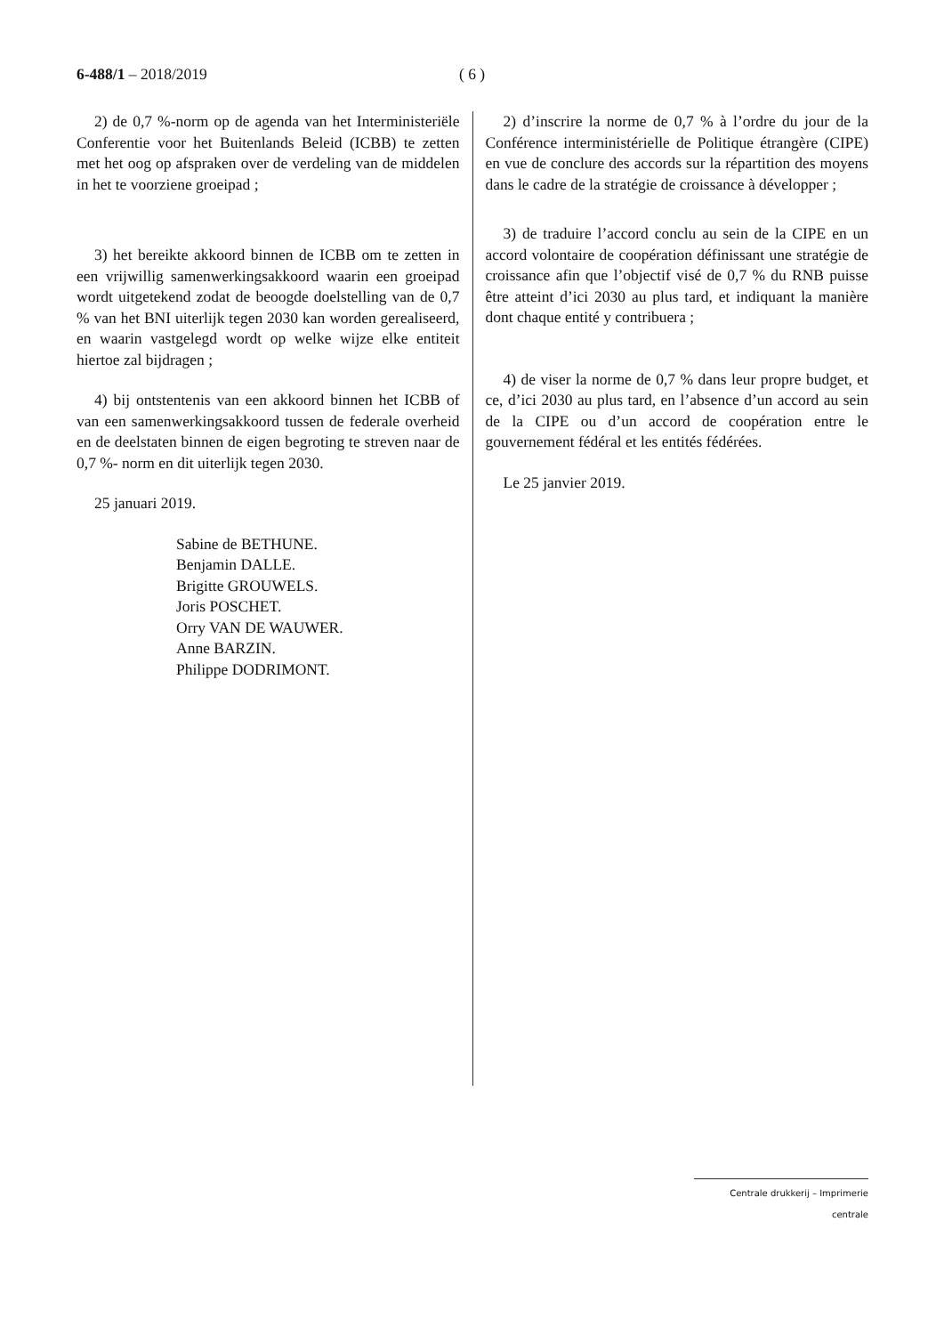6-488/1 – 2018/2019 ( 6 )
2) de 0,7 %-norm op de agenda van het Interministeriële Conferentie voor het Buitenlands Beleid (ICBB) te zetten met het oog op afspraken over de verdeling van de middelen in het te voorziene groeipad ;
3) het bereikte akkoord binnen de ICBB om te zetten in een vrijwillig samenwerkingsakkoord waarin een groeipad wordt uitgetekend zodat de beoogde doelstelling van de 0,7 % van het BNI uiterlijk tegen 2030 kan worden gerealiseerd, en waarin vastgelegd wordt op welke wijze elke entiteit hiertoe zal bijdragen ;
4) bij ontstentenis van een akkoord binnen het ICBB of van een samenwerkingsakkoord tussen de federale overheid en de deelstaten binnen de eigen begroting te streven naar de 0,7 %- norm en dit uiterlijk tegen 2030.
25 januari 2019.
Sabine de BETHUNE.
Benjamin DALLE.
Brigitte GROUWELS.
Joris POSCHET.
Orry VAN DE WAUWER.
Anne BARZIN.
Philippe DODRIMONT.
2) d’inscrire la norme de 0,7 % à l’ordre du jour de la Conférence interministérielle de Politique étrangère (CIPE) en vue de conclure des accords sur la répartition des moyens dans le cadre de la stratégie de croissance à développer ;
3) de traduire l’accord conclu au sein de la CIPE en un accord volontaire de coopération définissant une stratégie de croissance afin que l’objectif visé de 0,7 % du RNB puisse être atteint d’ici 2030 au plus tard, et indiquant la manière dont chaque entité y contribuera ;
4) de viser la norme de 0,7 % dans leur propre budget, et ce, d’ici 2030 au plus tard, en l’absence d’un accord au sein de la CIPE ou d’un accord de coopération entre le gouvernement fédéral et les entités fédérées.
Le 25 janvier 2019.
Centrale drukkerij – Imprimerie centrale